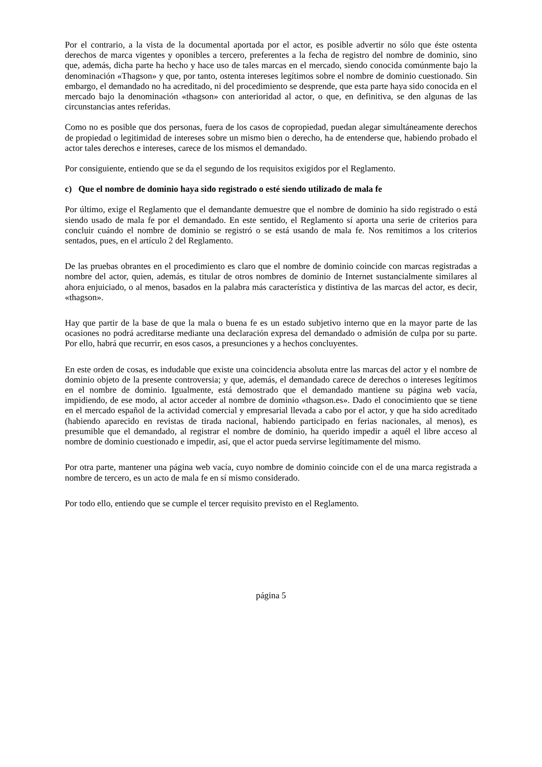Por el contrario, a la vista de la documental aportada por el actor, es posible advertir no sólo que éste ostenta derechos de marca vigentes y oponibles a tercero, preferentes a la fecha de registro del nombre de dominio, sino que, además, dicha parte ha hecho y hace uso de tales marcas en el mercado, siendo conocida comúnmente bajo la denominación «Thagson» y que, por tanto, ostenta intereses legítimos sobre el nombre de dominio cuestionado. Sin embargo, el demandado no ha acreditado, ni del procedimiento se desprende, que esta parte haya sido conocida en el mercado bajo la denominación «thagson» con anterioridad al actor, o que, en definitiva, se den algunas de las circunstancias antes referidas.
Como no es posible que dos personas, fuera de los casos de copropiedad, puedan alegar simultáneamente derechos de propiedad o legitimidad de intereses sobre un mismo bien o derecho, ha de entenderse que, habiendo probado el actor tales derechos e intereses, carece de los mismos el demandado.
Por consiguiente, entiendo que se da el segundo de los requisitos exigidos por el Reglamento.
c) Que el nombre de dominio haya sido registrado o esté siendo utilizado de mala fe
Por último, exige el Reglamento que el demandante demuestre que el nombre de dominio ha sido registrado o está siendo usado de mala fe por el demandado. En este sentido, el Reglamento sí aporta una serie de criterios para concluir cuándo el nombre de dominio se registró o se está usando de mala fe. Nos remitimos a los criterios sentados, pues, en el artículo 2 del Reglamento.
De las pruebas obrantes en el procedimiento es claro que el nombre de dominio coincide con marcas registradas a nombre del actor, quien, además, es titular de otros nombres de dominio de Internet sustancialmente similares al ahora enjuiciado, o al menos, basados en la palabra más característica y distintiva de las marcas del actor, es decir, «thagson».
Hay que partir de la base de que la mala o buena fe es un estado subjetivo interno que en la mayor parte de las ocasiones no podrá acreditarse mediante una declaración expresa del demandado o admisión de culpa por su parte. Por ello, habrá que recurrir, en esos casos, a presunciones y a hechos concluyentes.
En este orden de cosas, es indudable que existe una coincidencia absoluta entre las marcas del actor y el nombre de dominio objeto de la presente controversia; y que, además, el demandado carece de derechos o intereses legítimos en el nombre de dominio. Igualmente, está demostrado que el demandado mantiene su página web vacía, impidiendo, de ese modo, al actor acceder al nombre de dominio «thagson.es». Dado el conocimiento que se tiene en el mercado español de la actividad comercial y empresarial llevada a cabo por el actor, y que ha sido acreditado (habiendo aparecido en revistas de tirada nacional, habiendo participado en ferias nacionales, al menos), es presumible que el demandado, al registrar el nombre de dominio, ha querido impedir a aquél el libre acceso al nombre de dominio cuestionado e impedir, así, que el actor pueda servirse legítimamente del mismo.
Por otra parte, mantener una página web vacía, cuyo nombre de dominio coincide con el de una marca registrada a nombre de tercero, es un acto de mala fe en sí mismo considerado.
Por todo ello, entiendo que se cumple el tercer requisito previsto en el Reglamento.
página 5